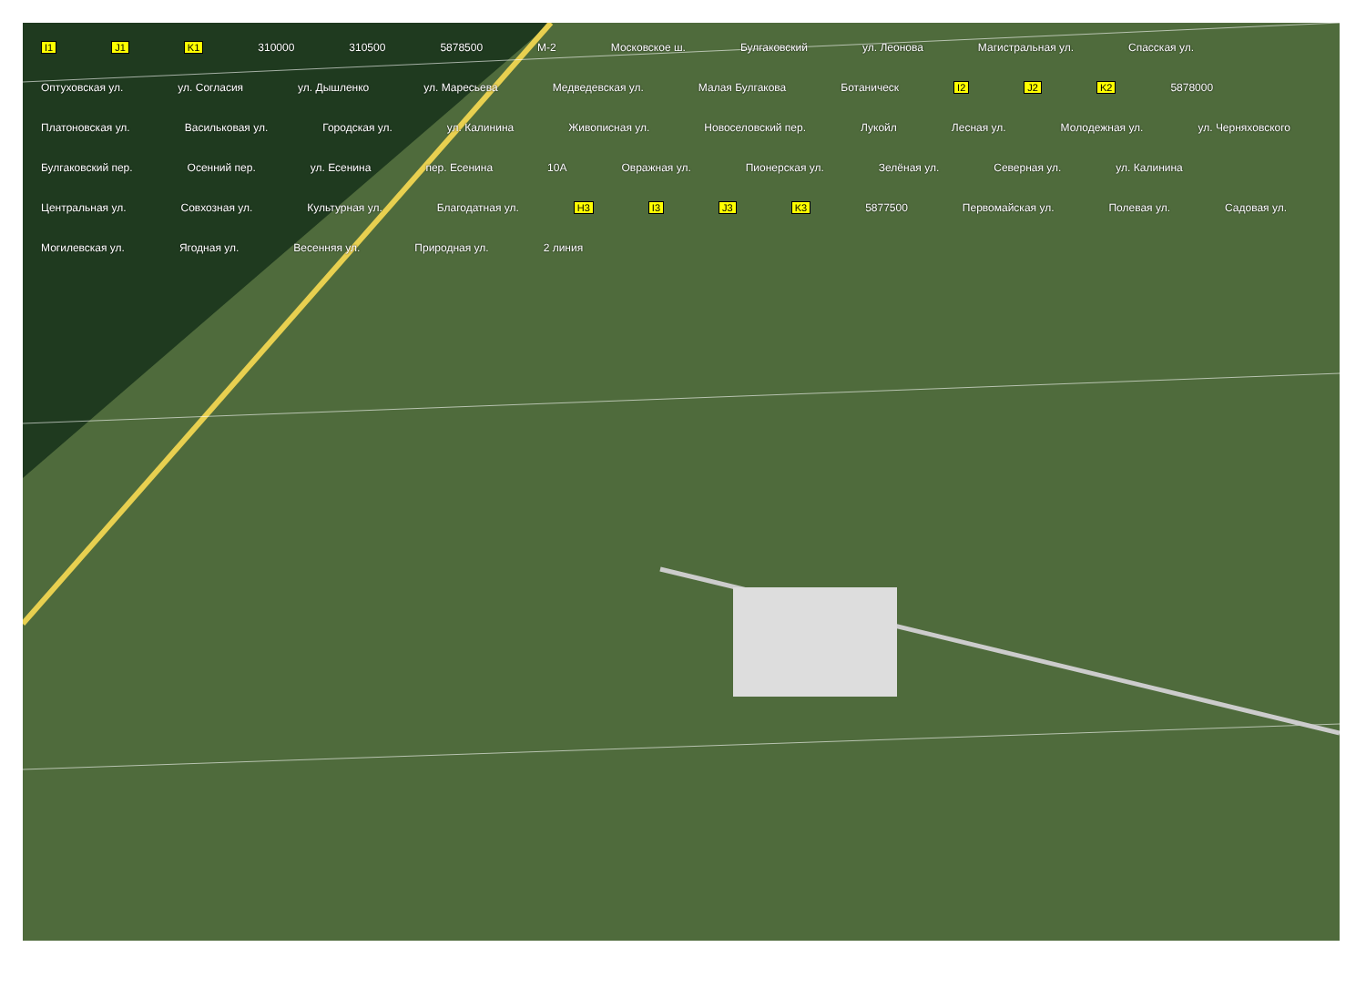I1 J1 K1 310000 310500 5878500 М-2 Московское ш. Булгаковский ул. Леонова Магистральная ул. Спасская ул. Оптуховская ул. ул. Согласия ул. Дышленко ул. Маресьева Медведевская ул. Малая Булгакова Ботаническ I2 J2 K2 5878000 Платоновская ул. Васильковая ул. Городская ул. ул. Калинина Живописная ул. Новоселовский пер. Лукойл Лесная ул. Молодежная ул. ул. Черняховского Булгаковский пер. Осенний пер. ул. Есенина пер. Есенина 10А Овражная ул. Пионерская ул. Зелёная ул. Северная ул. ул. Калинина Центральная ул. Совхозная ул. Культурная ул. Благодатная ул. H3 I3 J3 K3 5877500 Первомайская ул. Полевая ул. Садовая ул. Могилевская ул. Ягодная ул. Весенняя ул. Природная ул. 2 линия